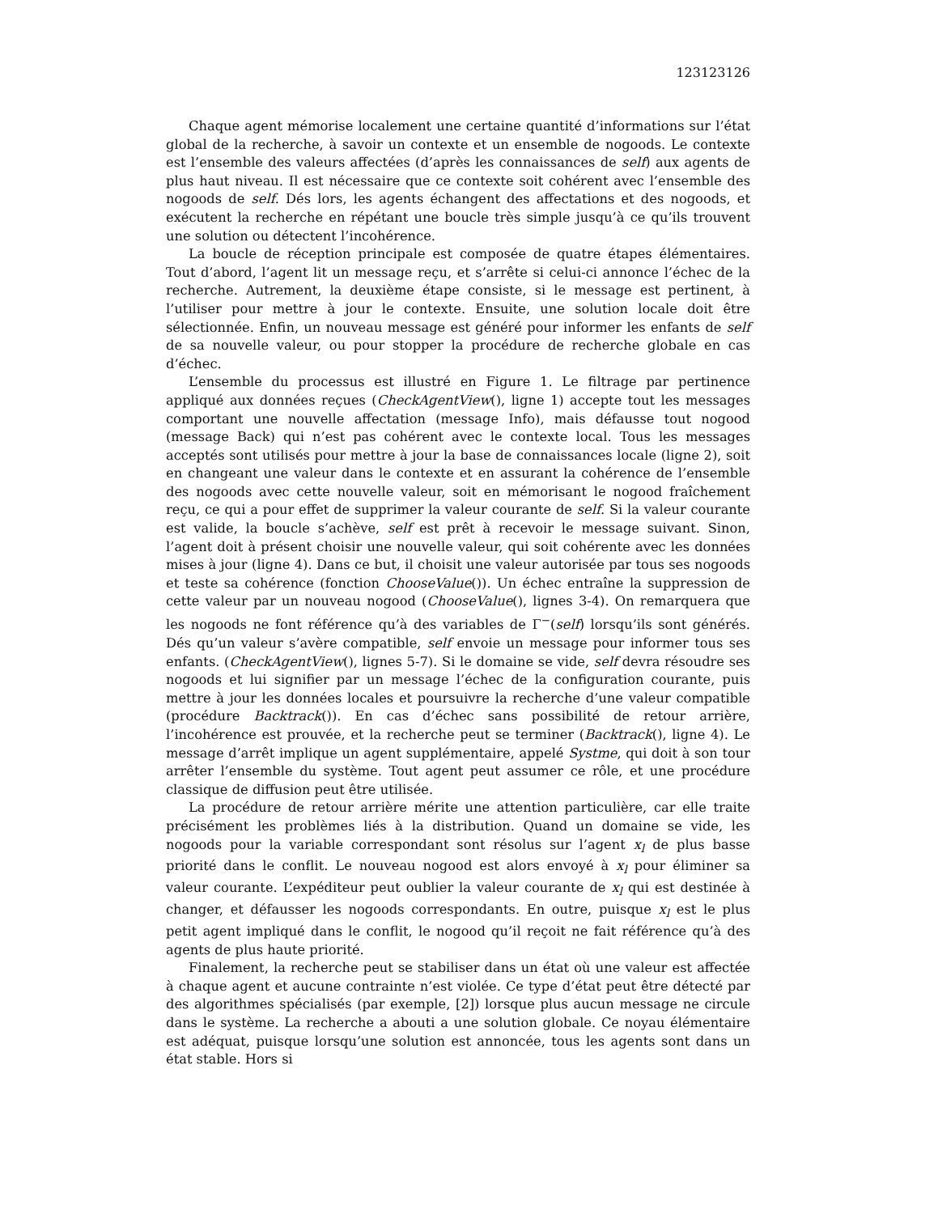123123126
Chaque agent mémorise localement une certaine quantité d’informations sur l’état global de la recherche, à savoir un contexte et un ensemble de nogoods. Le contexte est l’ensemble des valeurs affectées (d’après les connaissances de self) aux agents de plus haut niveau. Il est nécessaire que ce contexte soit cohérent avec l’ensemble des nogoods de self. Dés lors, les agents échangent des affectations et des nogoods, et exécutent la recherche en répétant une boucle très simple jusqu’à ce qu’ils trouvent une solution ou détectent l’incohérence.
La boucle de réception principale est composée de quatre étapes élémentaires. Tout d’abord, l’agent lit un message reçu, et s’arrête si celui-ci annonce l’échec de la recherche. Autrement, la deuxième étape consiste, si le message est pertinent, à l’utiliser pour mettre à jour le contexte. Ensuite, une solution locale doit être sélectionnée. Enfin, un nouveau message est généré pour informer les enfants de self de sa nouvelle valeur, ou pour stopper la procédure de recherche globale en cas d’échec.
L’ensemble du processus est illustré en Figure 1. Le filtrage par pertinence appliqué aux données reçues (CheckAgentView(), ligne 1) accepte tout les messages comportant une nouvelle affectation (message Info), mais défausse tout nogood (message Back) qui n’est pas cohérent avec le contexte local. Tous les messages acceptés sont utilisés pour mettre à jour la base de connaissances locale (ligne 2), soit en changeant une valeur dans le contexte et en assurant la cohérence de l’ensemble des nogoods avec cette nouvelle valeur, soit en mémorisant le nogood fraîchement reçu, ce qui a pour effet de supprimer la valeur courante de self. Si la valeur courante est valide, la boucle s’achève, self est prêt à recevoir le message suivant. Sinon, l’agent doit à présent choisir une nouvelle valeur, qui soit cohérente avec les données mises à jour (ligne 4). Dans ce but, il choisit une valeur autorisée par tous ses nogoods et teste sa cohérence (fonction ChooseValue()). Un échec entraîne la suppression de cette valeur par un nouveau nogood (ChooseValue(), lignes 3-4). On remarquera que les nogoods ne font référence qu’à des variables de Γ<sup>−</sup>(self) lorsqu’ils sont générés. Dés qu’un valeur s’avère compatible, self envoie un message pour informer tous ses enfants. (CheckAgentView(), lignes 5-7). Si le domaine se vide, self devra résoudre ses nogoods et lui signifier par un message l’échec de la configuration courante, puis mettre à jour les données locales et poursuivre la recherche d’une valeur compatible (procédure Backtrack()). En cas d’échec sans possibilité de retour arrière, l’incohérence est prouvée, et la recherche peut se terminer (Backtrack(), ligne 4). Le message d’arrêt implique un agent supplémentaire, appelé Systme, qui doit à son tour arrêter l’ensemble du système. Tout agent peut assumer ce rôle, et une procédure classique de diffusion peut être utilisée.
La procédure de retour arrière mérite une attention particulière, car elle traite précisément les problèmes liés à la distribution. Quand un domaine se vide, les nogoods pour la variable correspondant sont résolus sur l’agent x<sub>l</sub> de plus basse priorité dans le conflit. Le nouveau nogood est alors envoyé à x<sub>l</sub> pour éliminer sa valeur courante. L’expéditeur peut oublier la valeur courante de x<sub>l</sub> qui est destinée à changer, et défausser les nogoods correspondants. En outre, puisque x<sub>l</sub> est le plus petit agent impliqué dans le conflit, le nogood qu’il reçoit ne fait référence qu’à des agents de plus haute priorité.
Finalement, la recherche peut se stabiliser dans un état où une valeur est affectée à chaque agent et aucune contrainte n’est violée. Ce type d’état peut être détecté par des algorithmes spécialisés (par exemple, [2]) lorsque plus aucun message ne circule dans le système. La recherche a abouti a une solution globale. Ce noyau élémentaire est adéquat, puisque lorsqu’une solution est annoncée, tous les agents sont dans un état stable. Hors si